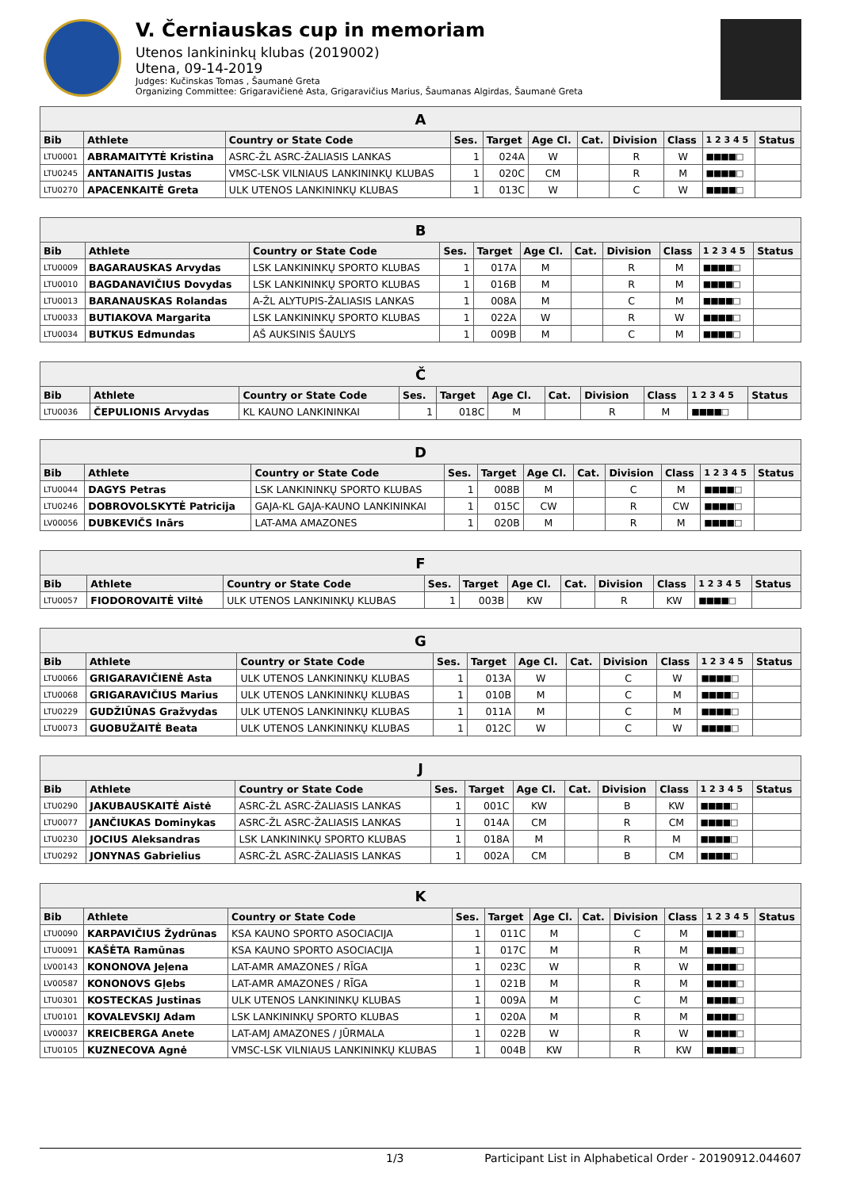V. Černiauskas cup in memoriam
Utenos lankininkų klubas (2019002)
Utena, 09-14-2019
Judges: Kučinskas Tomas , Šaumanė Greta
Organizing Committee: Grigaravičienė Asta, Grigaravičius Marius, Šaumanas Algirdas, Šaumanė Greta
| A | | | | | | | | | | |
| Bib | Athlete | Country or State Code | Ses. | Target | Age Cl. | Cat. | Division | Class | 1 2 3 4 5 | Status |
| LTU0001 | ABRAMAITYTĖ Kristina | ASRC-ŽL ASRC-ŽALIASIS LANKAS | 1 | 024A | W | | R | W | ■■■■□ | |
| LTU0245 | ANTANAITIS Justas | VMSC-LSK VILNIAUS LANKININKŲ KLUBAS | 1 | 020C | CM | | R | M | ■■■■□ | |
| LTU0270 | APACENKAITĖ Greta | ULK UTENOS LANKININKŲ KLUBAS | 1 | 013C | W | | C | W | ■■■■□ | |
| B | | | | | | | | | | |
| Bib | Athlete | Country or State Code | Ses. | Target | Age Cl. | Cat. | Division | Class | 1 2 3 4 5 | Status |
| LTU0009 | BAGARAUSKAS Arvydas | LSK LANKININKŲ SPORTO KLUBAS | 1 | 017A | M | | R | M | ■■■■□ | |
| LTU0010 | BAGDANAVIČIUS Dovydas | LSK LANKININKŲ SPORTO KLUBAS | 1 | 016B | M | | R | M | ■■■■□ | |
| LTU0013 | BARANAUSKAS Rolandas | A-ŽL ALYTUPIS-ŽALIASIS LANKAS | 1 | 008A | M | | C | M | ■■■■□ | |
| LTU0033 | BUTIAKOVA Margarita | LSK LANKININKŲ SPORTO KLUBAS | 1 | 022A | W | | R | W | ■■■■□ | |
| LTU0034 | BUTKUS Edmundas | AŠ AUKSINIS ŠAULYS | 1 | 009B | M | | C | M | ■■■■□ | |
| Č | | | | | | | | | | |
| Bib | Athlete | Country or State Code | Ses. | Target | Age Cl. | Cat. | Division | Class | 1 2 3 4 5 | Status |
| LTU0036 | ČEPULIONIS Arvydas | KL KAUNO LANKININKAI | 1 | 018C | M | | R | M | ■■■■□ | |
| D | | | | | | | | | | |
| Bib | Athlete | Country or State Code | Ses. | Target | Age Cl. | Cat. | Division | Class | 1 2 3 4 5 | Status |
| LTU0044 | DAGYS Petras | LSK LANKININKŲ SPORTO KLUBAS | 1 | 008B | M | | C | M | ■■■■□ | |
| LTU0246 | DOBROVOLSKYTĖ Patricija | GAJA-KL GAJA-KAUNO LANKININKAI | 1 | 015C | CW | | R | CW | ■■■■□ | |
| LV00056 | DUBKEVIČS Inārs | LAT-AMA AMAZONES | 1 | 020B | M | | R | M | ■■■■□ | |
| F | | | | | | | | | | |
| Bib | Athlete | Country or State Code | Ses. | Target | Age Cl. | Cat. | Division | Class | 1 2 3 4 5 | Status |
| LTU0057 | FIODOROVAITĖ Viltė | ULK UTENOS LANKININKŲ KLUBAS | 1 | 003B | KW | | R | KW | ■■■■□ | |
| G | | | | | | | | | | |
| Bib | Athlete | Country or State Code | Ses. | Target | Age Cl. | Cat. | Division | Class | 1 2 3 4 5 | Status |
| LTU0066 | GRIGARAVIČIENĖ Asta | ULK UTENOS LANKININKŲ KLUBAS | 1 | 013A | W | | C | W | ■■■■□ | |
| LTU0068 | GRIGARAVIČIUS Marius | ULK UTENOS LANKININKŲ KLUBAS | 1 | 010B | M | | C | M | ■■■■□ | |
| LTU0229 | GUDŽIŪNAS Gražvydas | ULK UTENOS LANKININKŲ KLUBAS | 1 | 011A | M | | C | M | ■■■■□ | |
| LTU0073 | GUOBUŽAITĖ Beata | ULK UTENOS LANKININKŲ KLUBAS | 1 | 012C | W | | C | W | ■■■■□ | |
| J | | | | | | | | | | |
| Bib | Athlete | Country or State Code | Ses. | Target | Age Cl. | Cat. | Division | Class | 1 2 3 4 5 | Status |
| LTU0290 | JAKUBAUSKAITĖ Aistė | ASRC-ŽL ASRC-ŽALIASIS LANKAS | 1 | 001C | KW | | B | KW | ■■■■□ | |
| LTU0077 | JANČIUKAS Dominykas | ASRC-ŽL ASRC-ŽALIASIS LANKAS | 1 | 014A | CM | | R | CM | ■■■■□ | |
| LTU0230 | JOCIUS Aleksandras | LSK LANKININKŲ SPORTO KLUBAS | 1 | 018A | M | | R | M | ■■■■□ | |
| LTU0292 | JONYNAS Gabrielius | ASRC-ŽL ASRC-ŽALIASIS LANKAS | 1 | 002A | CM | | B | CM | ■■■■□ | |
| K | | | | | | | | | | |
| Bib | Athlete | Country or State Code | Ses. | Target | Age Cl. | Cat. | Division | Class | 1 2 3 4 5 | Status |
| LTU0090 | KARPAVIČIUS Žydrūnas | KSA KAUNO SPORTO ASOCIACIJA | 1 | 011C | M | | C | M | ■■■■□ | |
| LTU0091 | KAŠĖTA Ramūnas | KSA KAUNO SPORTO ASOCIACIJA | 1 | 017C | M | | R | M | ■■■■□ | |
| LV00143 | KONONOVA Jeļena | LAT-AMR AMAZONES / RĪGA | 1 | 023C | W | | R | W | ■■■■□ | |
| LV00587 | KONONOVS Gļebs | LAT-AMR AMAZONES / RĪGA | 1 | 021B | M | | R | M | ■■■■□ | |
| LTU0301 | KOSTECKAS Justinas | ULK UTENOS LANKININKŲ KLUBAS | 1 | 009A | M | | C | M | ■■■■□ | |
| LTU0101 | KOVALEVSKIJ Adam | LSK LANKININKŲ SPORTO KLUBAS | 1 | 020A | M | | R | M | ■■■■□ | |
| LV00037 | KREICBERGA Anete | LAT-AMJ AMAZONES / JŪRMALA | 1 | 022B | W | | R | W | ■■■■□ | |
| LTU0105 | KUZNECOVA Agnė | VMSC-LSK VILNIAUS LANKININKŲ KLUBAS | 1 | 004B | KW | | R | KW | ■■■■□ | |
1/3 Participant List in Alphabetical Order - 20190912.044607